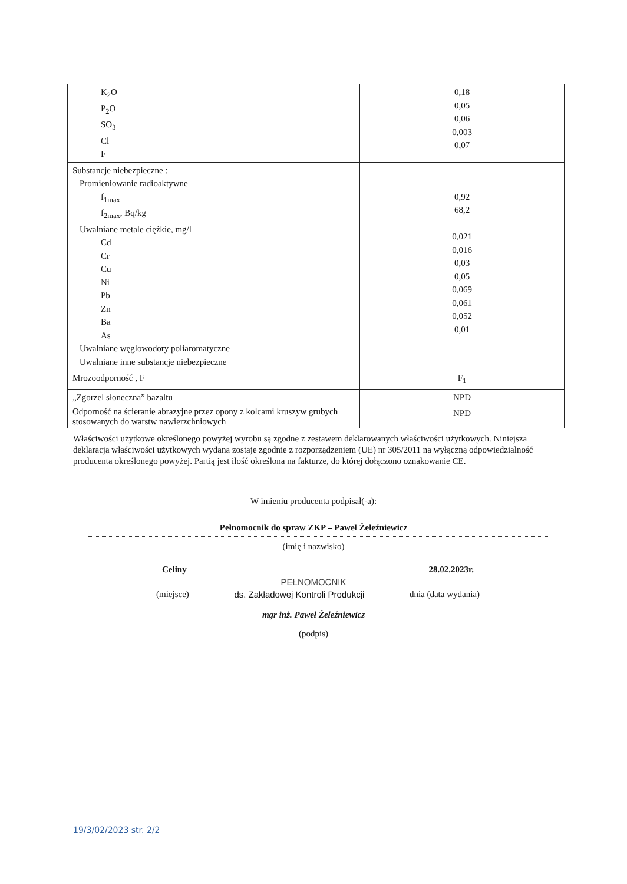| K<sub>2</sub>O P<sub>2</sub>O SO<sub>3</sub> Cl F | 0,18 0,05 0,06 0,003 0,07 |
| Substancje niebezpieczne : Promieniowanie radioaktywne f<sub>1max</sub> f<sub>2max</sub>, Bq/kg Uwalniane metale ciężkie, mg/l Cd Cr Cu Ni Pb Zn Ba As Uwalniane węglowodory poliaromatyczne Uwalniane inne substancje niebezpieczne | 0,92 68,2 0,021 0,016 0,03 0,05 0,069 0,061 0,052 0,01 |
| Mrozoodporność , F | F<sub>1</sub> |
| „Zgorzel słoneczna” bazaltu | NPD |
| Odporność na ścieranie abrazyjne przez opony z kolcami kruszyw grubych stosowanych do warstw nawierzchniowych | NPD |
Właściwości użytkowe określonego powyżej wyrobu są zgodne z zestawem deklarowanych właściwości użytkowych. Niniejsza deklaracja właściwości użytkowych wydana zostaje zgodnie z rozporządzeniem (UE) nr 305/2011 na wyłączną odpowiedzialność producenta określonego powyżej. Partią jest ilość określona na fakturze, do której dołączono oznakowanie CE.
W imieniu producenta podpisał(-a):
Pełnomocnik do spraw ZKP – Paweł Żeleźniewicz
(imię i nazwisko)
Celiny 28.02.2023r.
PEŁNOMOCNIK
(miejsce) ds. Zakładowej Kontroli Produkcji dnia (data wydania)
mgr inż. Paweł Żeleźniewicz
(podpis)
19/3/02/2023 str. 2/2